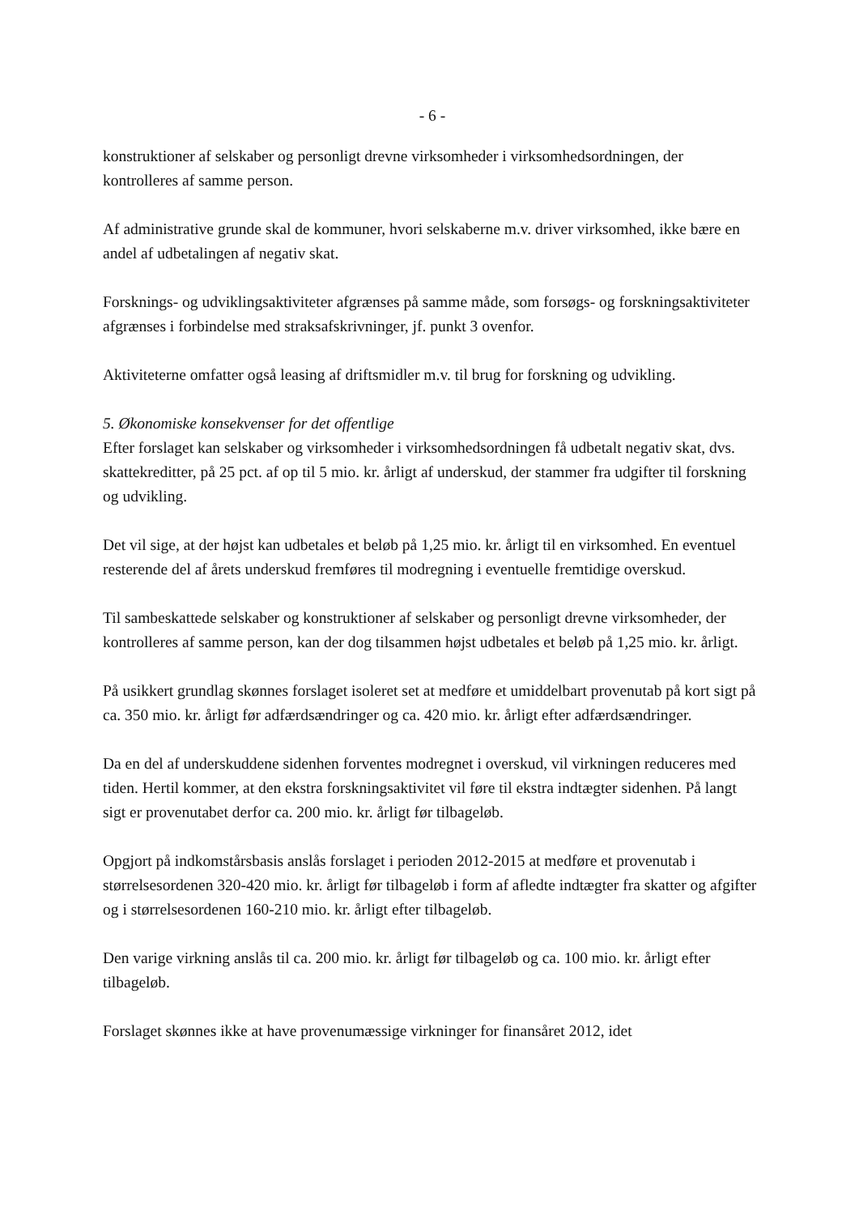- 6 -
konstruktioner af selskaber og personligt drevne virksomheder i virksomhedsordningen, der kontrolleres af samme person.
Af administrative grunde skal de kommuner, hvori selskaberne m.v. driver virksomhed, ikke bære en andel af udbetalingen af negativ skat.
Forsknings- og udviklingsaktiviteter afgrænses på samme måde, som forsøgs- og forskningsaktiviteter afgrænses i forbindelse med straksafskrivninger, jf. punkt 3 ovenfor.
Aktiviteterne omfatter også leasing af driftsmidler m.v. til brug for forskning og udvikling.
5. Økonomiske konsekvenser for det offentlige
Efter forslaget kan selskaber og virksomheder i virksomhedsordningen få udbetalt negativ skat, dvs. skattekreditter, på 25 pct. af op til 5 mio. kr. årligt af underskud, der stammer fra udgifter til forskning og udvikling.
Det vil sige, at der højst kan udbetales et beløb på 1,25 mio. kr. årligt til en virksomhed. En eventuel resterende del af årets underskud fremføres til modregning i eventuelle fremtidige overskud.
Til sambeskattede selskaber og konstruktioner af selskaber og personligt drevne virksomheder, der kontrolleres af samme person, kan der dog tilsammen højst udbetales et beløb på 1,25 mio. kr. årligt.
På usikkert grundlag skønnes forslaget isoleret set at medføre et umiddelbart provenutab på kort sigt på ca. 350 mio. kr. årligt før adfærdsændringer og ca. 420 mio. kr. årligt efter adfærdsændringer.
Da en del af underskuddene sidenhen forventes modregnet i overskud, vil virkningen reduceres med tiden. Hertil kommer, at den ekstra forskningsaktivitet vil føre til ekstra indtægter sidenhen. På langt sigt er provenutabet derfor ca. 200 mio. kr. årligt før tilbageløb.
Opgjort på indkomstårsbasis anslås forslaget i perioden 2012-2015 at medføre et provenutab i størrelsesordenen 320-420 mio. kr. årligt før tilbageløb i form af afledte indtægter fra skatter og afgifter og i størrelsesordenen 160-210 mio. kr. årligt efter tilbageløb.
Den varige virkning anslås til ca. 200 mio. kr. årligt før tilbageløb og ca. 100 mio. kr. årligt efter tilbageløb.
Forslaget skønnes ikke at have provenumæssige virkninger for finansåret 2012, idet